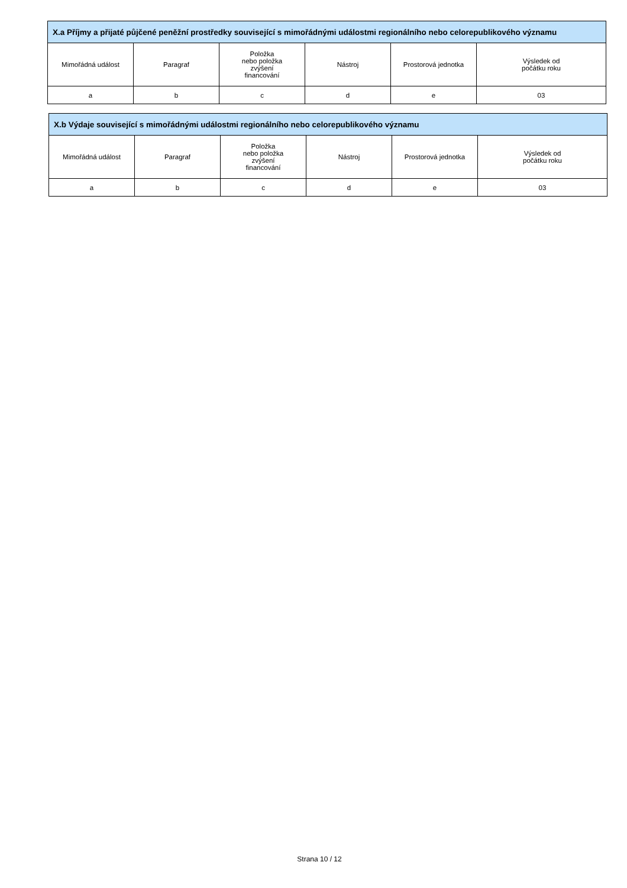| X.a Příjmy a přijaté půjčené peněžní prostředky související s mimořádnými událostmi regionálního nebo celorepublikového významu | | | | | |
| --- | --- | --- | --- | --- | --- |
| Mimořádná událost | Paragraf | Položka nebo položka zvýšení financování | Nástroj | Prostorová jednotka | Výsledek od počátku roku |
| a | b | c | d | e | 03 |
| X.b Výdaje související s mimořádnými událostmi regionálního nebo celorepublikového významu | | | | | |
| --- | --- | --- | --- | --- | --- |
| Mimořádná událost | Paragraf | Položka nebo položka zvýšení financování | Nástroj | Prostorová jednotka | Výsledek od počátku roku |
| a | b | c | d | e | 03 |
Strana 10 / 12